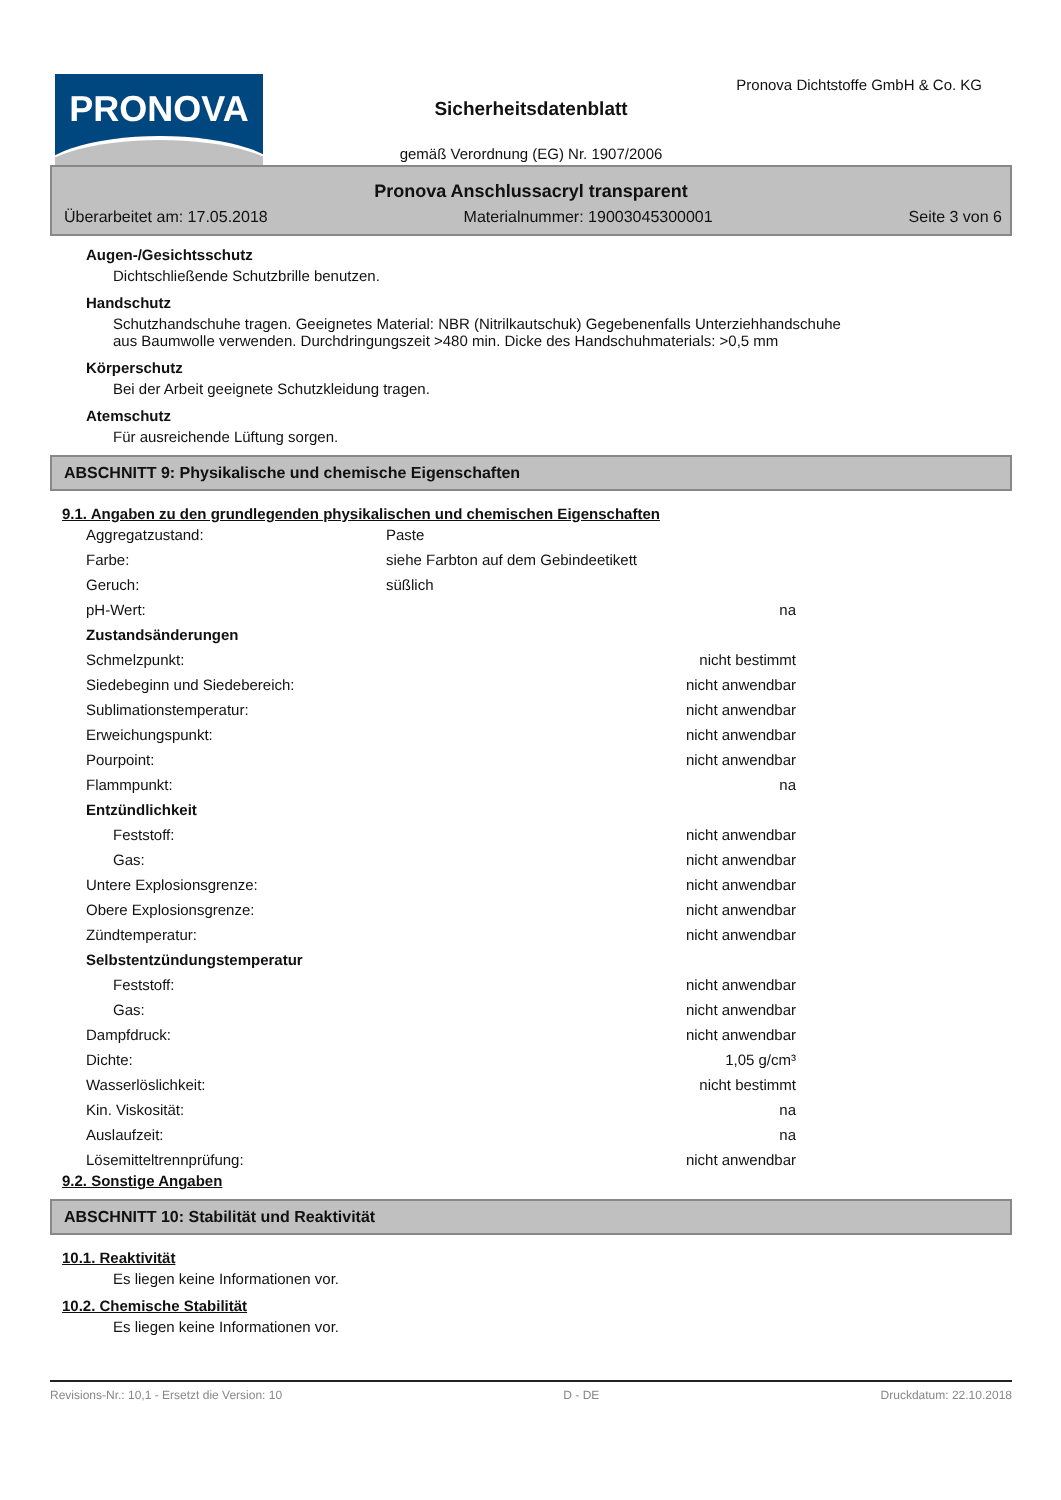PRONOVA
Pronova Dichtstoffe GmbH & Co. KG
Sicherheitsdatenblatt
gemäß Verordnung (EG) Nr. 1907/2006
Pronova Anschlussacryl transparent
Überarbeitet am: 17.05.2018 Materialnummer: 19003045300001 Seite 3 von 6
Augen-/Gesichtsschutz
Dichtschließende Schutzbrille benutzen.
Handschutz
Schutzhandschuhe tragen. Geeignetes Material: NBR (Nitrilkautschuk) Gegebenenfalls Unterziehhandschuhe
aus Baumwolle verwenden. Durchdringungszeit >480 min. Dicke des Handschuhmaterials: >0,5 mm
Körperschutz
Bei der Arbeit geeignete Schutzkleidung tragen.
Atemschutz
Für ausreichende Lüftung sorgen.
ABSCHNITT 9: Physikalische und chemische Eigenschaften
9.1. Angaben zu den grundlegenden physikalischen und chemischen Eigenschaften
Aggregatzustand: Paste
Farbe: siehe Farbton auf dem Gebindeetikett
Geruch: süßlich
pH-Wert: na
Zustandsänderungen
Schmelzpunkt: nicht bestimmt
Siedebeginn und Siedebereich: nicht anwendbar
Sublimationstemperatur: nicht anwendbar
Erweichungspunkt: nicht anwendbar
Pourpoint: nicht anwendbar
Flammpunkt: na
Entzündlichkeit
Feststoff: nicht anwendbar
Gas: nicht anwendbar
Untere Explosionsgrenze: nicht anwendbar
Obere Explosionsgrenze: nicht anwendbar
Zündtemperatur: nicht anwendbar
Selbstentzündungstemperatur
Feststoff: nicht anwendbar
Gas: nicht anwendbar
Dampfdruck: nicht anwendbar
Dichte: 1,05 g/cm³
Wasserlöslichkeit: nicht bestimmt
Kin. Viskosität: na
Auslaufzeit: na
Lösemitteltrennprüfung: nicht anwendbar
9.2. Sonstige Angaben
ABSCHNITT 10: Stabilität und Reaktivität
10.1. Reaktivität
Es liegen keine Informationen vor.
10.2. Chemische Stabilität
Es liegen keine Informationen vor.
Revisions-Nr.: 10,1 - Ersetzt die Version: 10 D - DE Druckdatum: 22.10.2018